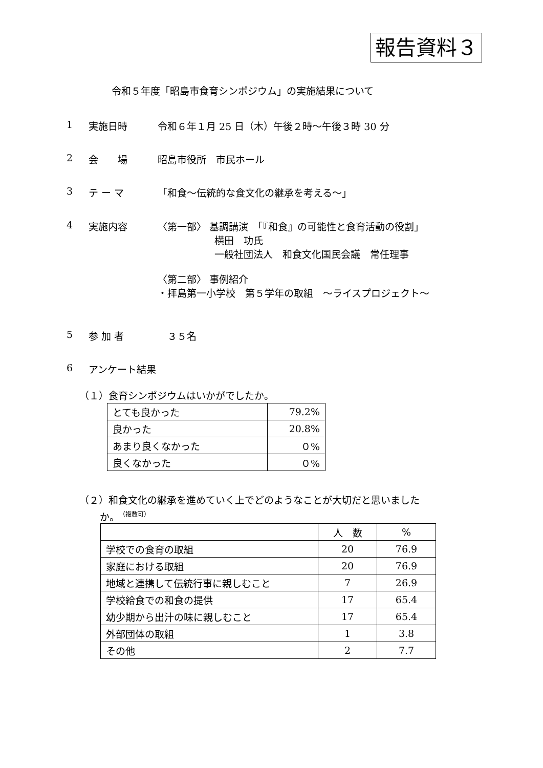報告資料３
令和５年度「昭島市食育シンポジウム」の実施結果について
1 実施日時 令和６年１月 25 日（木）午後２時～午後３時 30 分
2 会　　場 昭島市役所　市民ホール
3 テ ー マ 「和食～伝統的な食文化の継承を考える～」
4 実施内容 〈第一部〉 基調講演　「『和食』の可能性と食育活動の役割」
横田　功氏
一般社団法人　和食文化国民会議　常任理事
〈第二部〉 事例紹介
・拝島第一小学校　第５学年の取組　～ライスプロジェクト～
5 参 加 者　３５名
6 アンケート結果
（１）食育シンポジウムはいかがでしたか。
| とても良かった | 79.2% |
| 良かった | 20.8% |
| あまり良くなかった | ０% |
| 良くなかった | ０% |
（２）和食文化の継承を進めていく上でどのようなことが大切だと思いました
か。 （複数可）
| | 人 数 | % |
| --- | --- | --- |
| 学校での食育の取組 | 20 | 76.9 |
| 家庭における取組 | 20 | 76.9 |
| 地域と連携して伝統行事に親しむこと | 7 | 26.9 |
| 学校給食での和食の提供 | 17 | 65.4 |
| 幼少期から出汁の味に親しむこと | 17 | 65.4 |
| 外部団体の取組 | 1 | 3.8 |
| その他 | 2 | 7.7 |